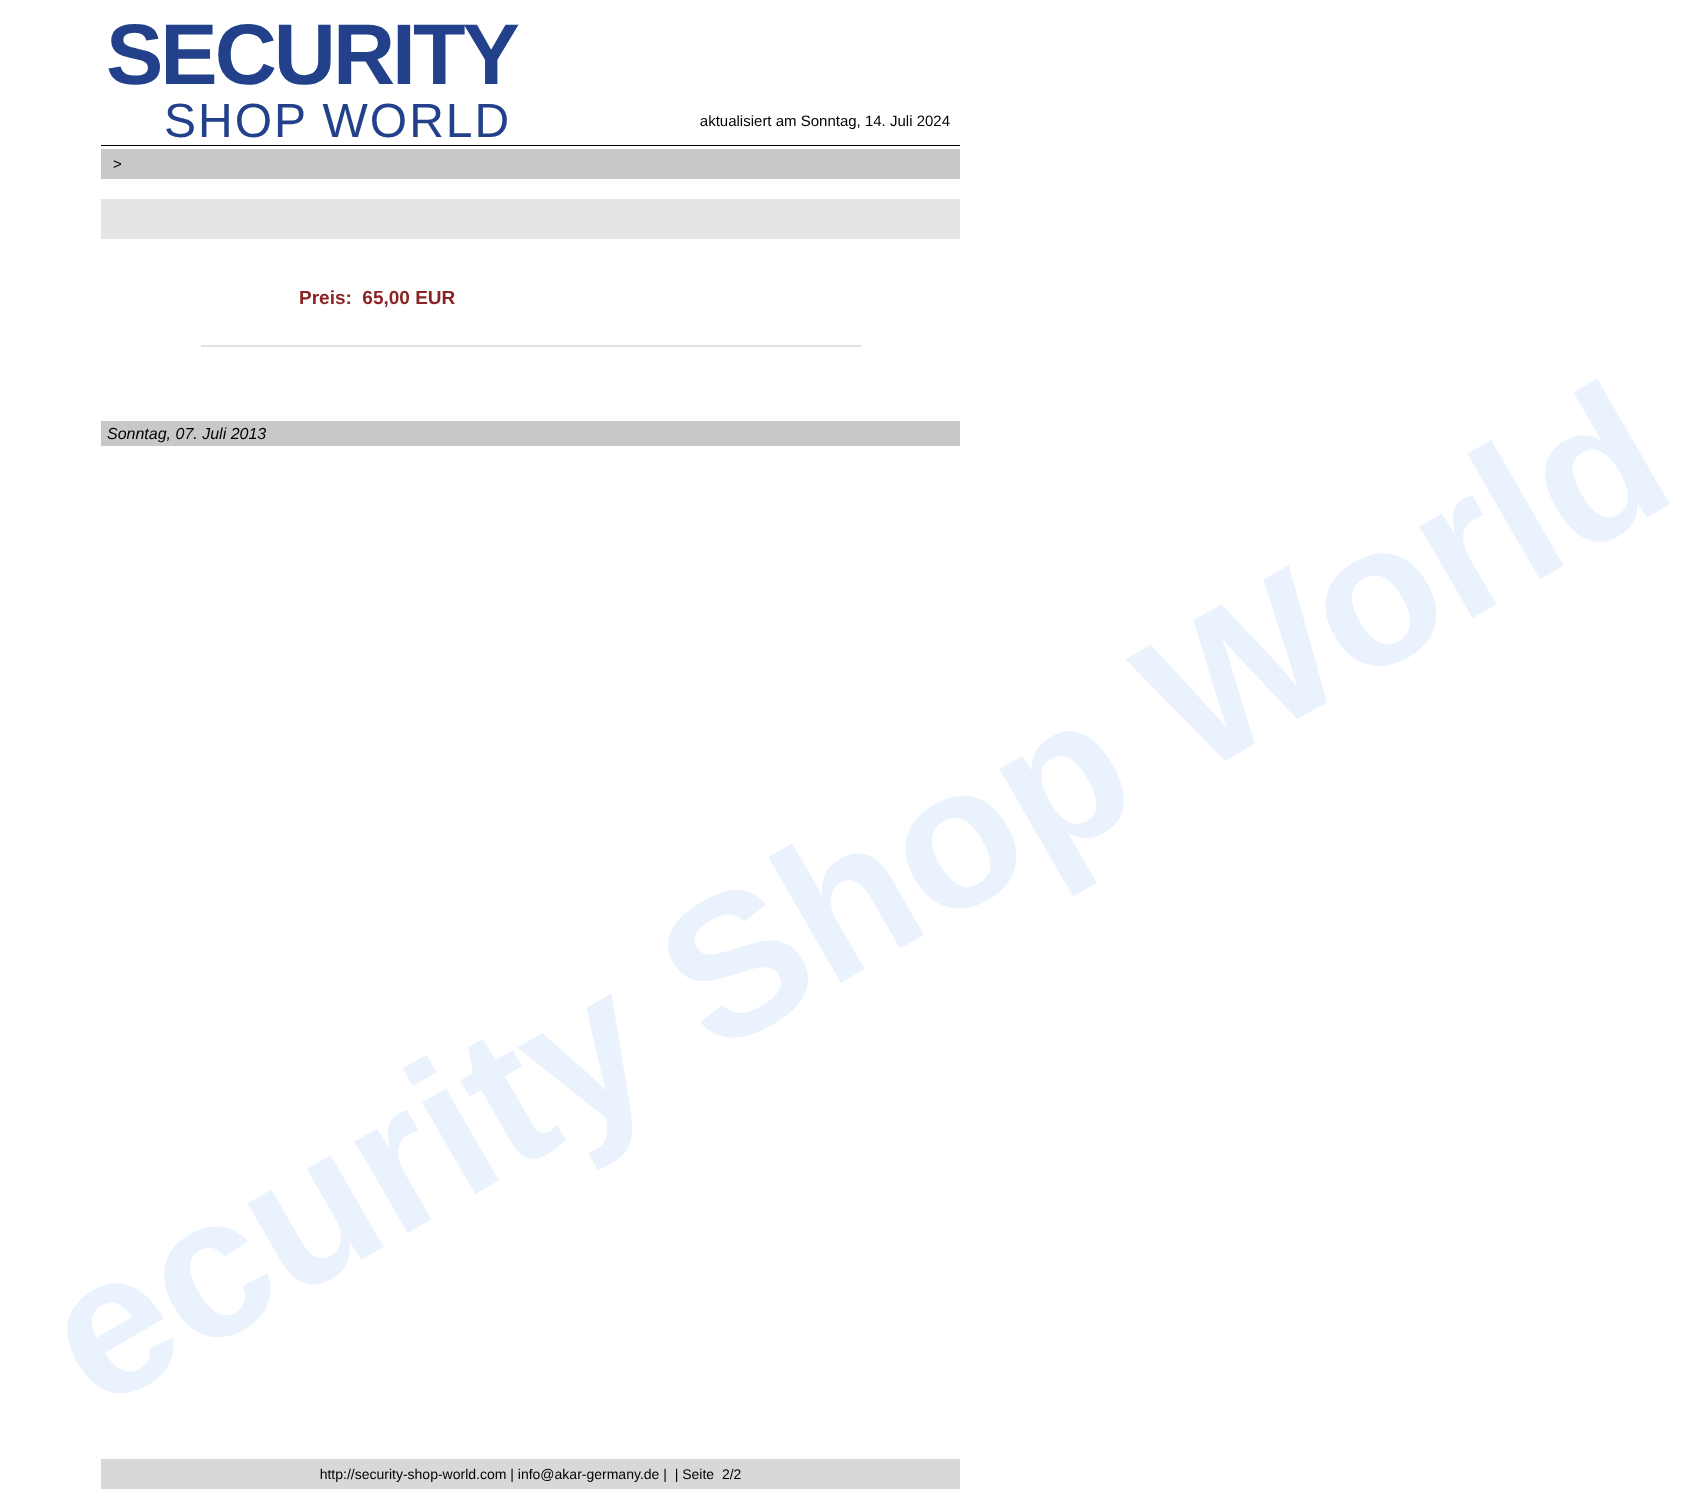ecurity Shop World
SECURITY
SHOP WORLD
aktualisiert am Sonntag, 14. Juli 2024
>
Preis: 65,00 EUR
Sonntag, 07. Juli 2013
http://security-shop-world.com | info@akar-germany.de | | Seite 2/2